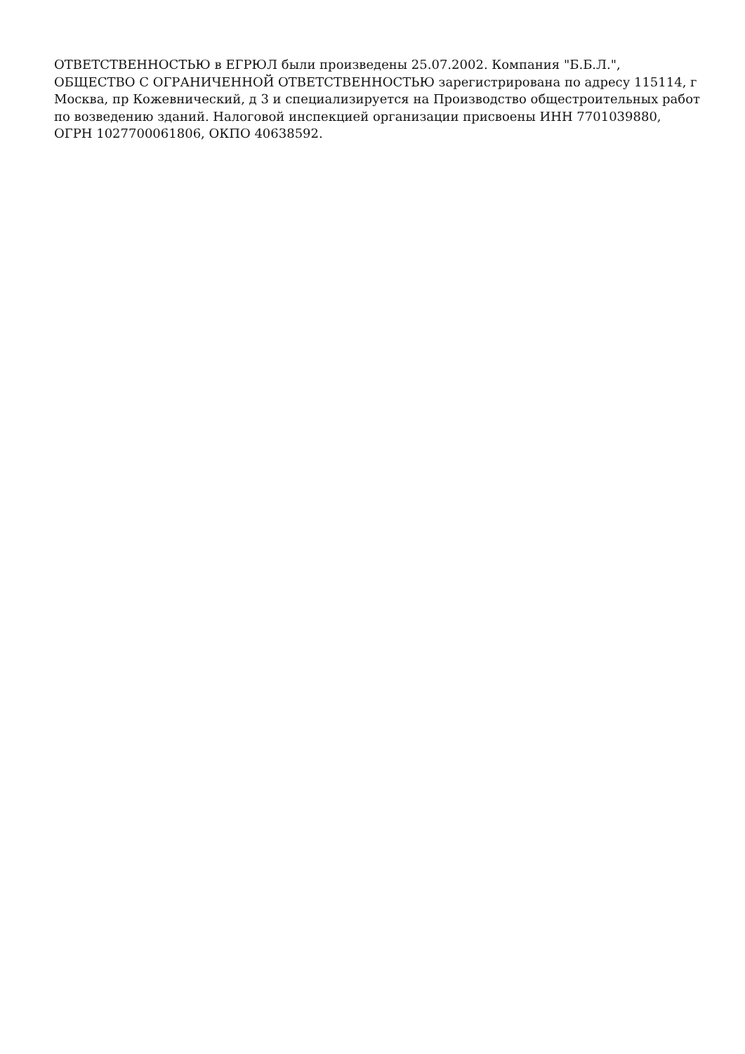ОТВЕТСТВЕННОСТЬЮ в ЕГРЮЛ были произведены 25.07.2002. Компания "Б.Б.Л.", ОБЩЕСТВО С ОГРАНИЧЕННОЙ ОТВЕТСТВЕННОСТЬЮ зарегистрирована по адресу 115114, г Москва, пр Кожевнический, д 3 и специализируется на Производство общестроительных работ по возведению зданий. Налоговой инспекцией организации присвоены ИНН 7701039880, ОГРН 1027700061806, ОКПО 40638592.